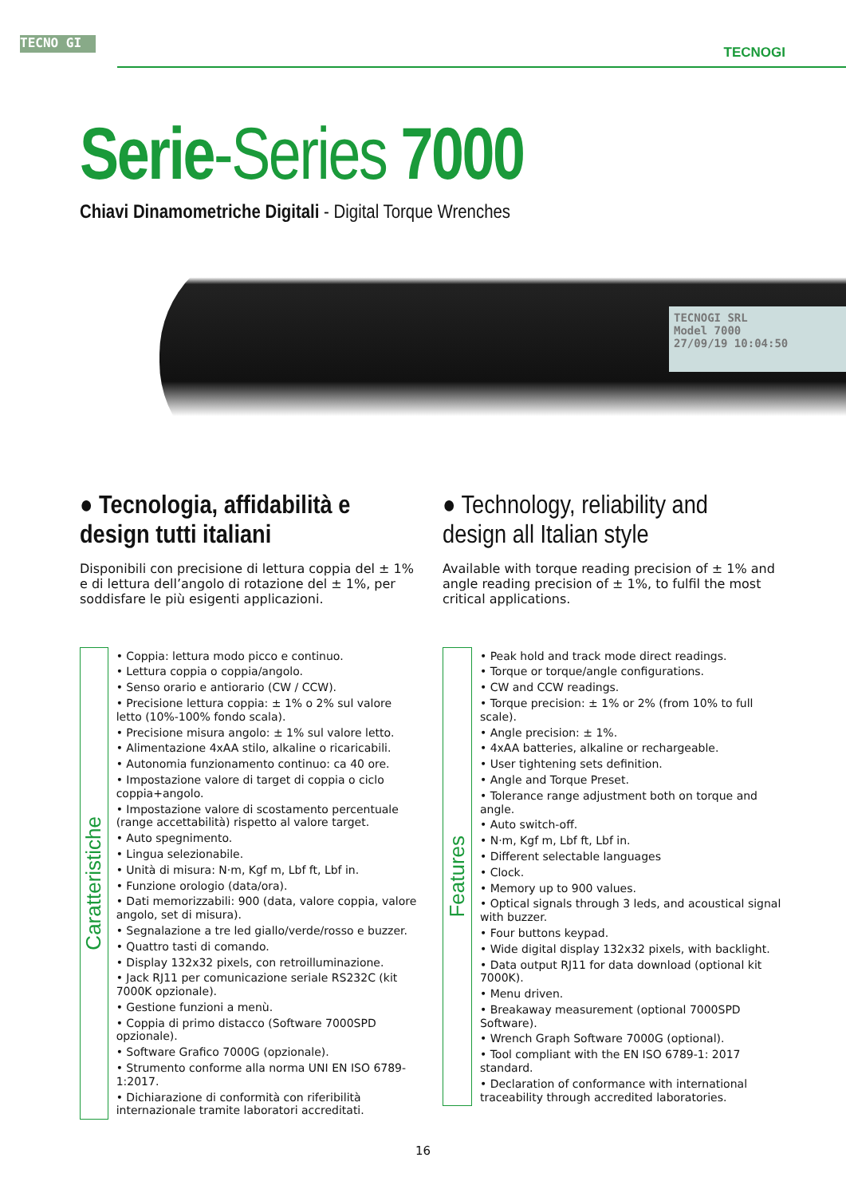TECNO GI
TECNOGI
Serie-Series 7000
Chiavi Dinamometriche Digitali - Digital Torque Wrenches
TECNOGI SRL
Model 7000
27/09/19 10:04:50
● Tecnologia, affidabilità e design tutti italiani
Disponibili con precisione di lettura coppia del ± 1% e di lettura dell’angolo di rotazione del ± 1%, per soddisfare le più esigenti applicazioni.
Caratteristiche
• Coppia: lettura modo picco e continuo.
• Lettura coppia o coppia/angolo.
• Senso orario e antiorario (CW / CCW).
• Precisione lettura coppia: ± 1% o 2% sul valore letto (10%-100% fondo scala).
• Precisione misura angolo: ± 1% sul valore letto.
• Alimentazione 4xAA stilo, alkaline o ricaricabili.
• Autonomia funzionamento continuo: ca 40 ore.
• Impostazione valore di target di coppia o ciclo coppia+angolo.
• Impostazione valore di scostamento percentuale (range accettabilità) rispetto al valore target.
• Auto spegnimento.
• Lingua selezionabile.
• Unità di misura: N·m, Kgf m, Lbf ft, Lbf in.
• Funzione orologio (data/ora).
• Dati memorizzabili: 900 (data, valore coppia, valore angolo, set di misura).
• Segnalazione a tre led giallo/verde/rosso e buzzer.
• Quattro tasti di comando.
• Display 132x32 pixels, con retroilluminazione.
• Jack RJ11 per comunicazione seriale RS232C (kit 7000K opzionale).
• Gestione funzioni a menù.
• Coppia di primo distacco (Software 7000SPD opzionale).
• Software Grafico 7000G (opzionale).
• Strumento conforme alla norma UNI EN ISO 6789-1:2017.
• Dichiarazione di conformità con riferibilità internazionale tramite laboratori accreditati.
● Technology, reliability and design all Italian style
Available with torque reading precision of ± 1% and angle reading precision of ± 1%, to fulfil the most critical applications.
Features
• Peak hold and track mode direct readings.
• Torque or torque/angle configurations.
• CW and CCW readings.
• Torque precision: ± 1% or 2% (from 10% to full scale).
• Angle precision: ± 1%.
• 4xAA batteries, alkaline or rechargeable.
• User tightening sets definition.
• Angle and Torque Preset.
• Tolerance range adjustment both on torque and angle.
• Auto switch-off.
• N·m, Kgf m, Lbf ft, Lbf in.
• Different selectable languages
• Clock.
• Memory up to 900 values.
• Optical signals through 3 leds, and acoustical signal with buzzer.
• Four buttons keypad.
• Wide digital display 132x32 pixels, with backlight.
• Data output RJ11 for data download (optional kit 7000K).
• Menu driven.
• Breakaway measurement (optional 7000SPD Software).
• Wrench Graph Software 7000G (optional).
• Tool compliant with the EN ISO 6789-1: 2017 standard.
• Declaration of conformance with international traceability through accredited laboratories.
16